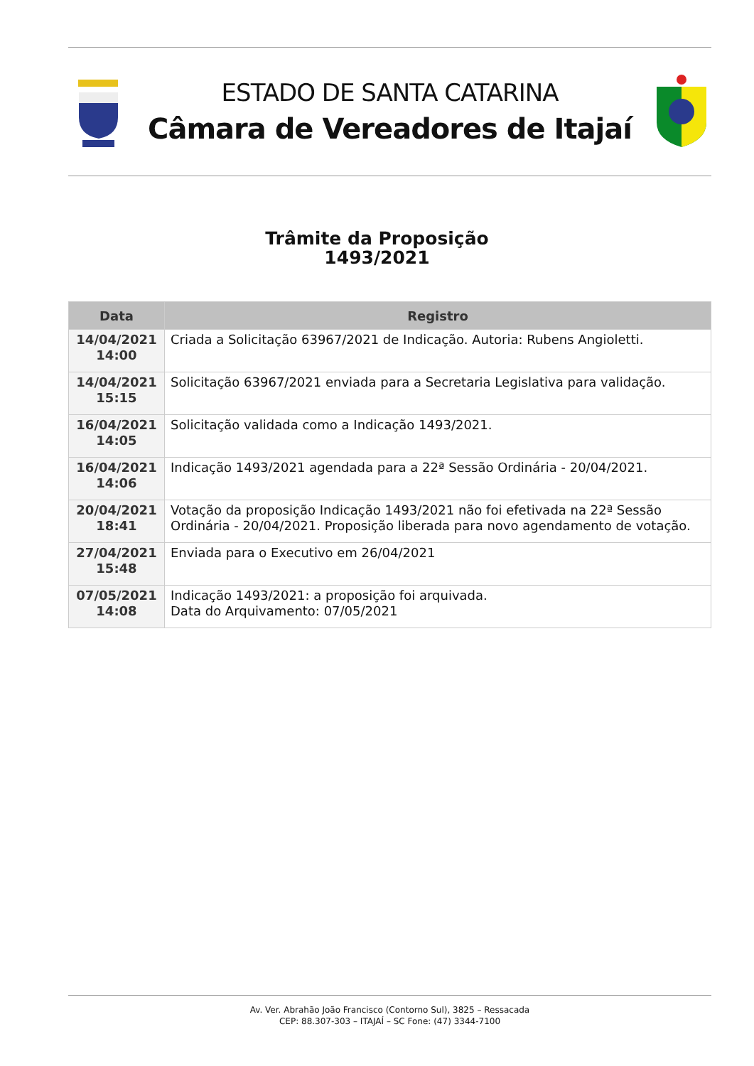ESTADO DE SANTA CATARINA
Câmara de Vereadores de Itajaí
Trâmite da Proposição
1493/2021
| Data | Registro |
| --- | --- |
| 14/04/2021 14:00 | Criada a Solicitação 63967/2021 de Indicação. Autoria: Rubens Angioletti. |
| 14/04/2021 15:15 | Solicitação 63967/2021 enviada para a Secretaria Legislativa para validação. |
| 16/04/2021 14:05 | Solicitação validada como a Indicação 1493/2021. |
| 16/04/2021 14:06 | Indicação 1493/2021 agendada para a 22ª Sessão Ordinária - 20/04/2021. |
| 20/04/2021 18:41 | Votação da proposição Indicação 1493/2021 não foi efetivada na 22ª Sessão Ordinária - 20/04/2021. Proposição liberada para novo agendamento de votação. |
| 27/04/2021 15:48 | Enviada para o Executivo em 26/04/2021 |
| 07/05/2021 14:08 | Indicação 1493/2021: a proposição foi arquivada. Data do Arquivamento: 07/05/2021 |
Av. Ver. Abrahão João Francisco (Contorno Sul), 3825 – Ressacada
CEP: 88.307-303 – ITAJAÍ – SC Fone: (47) 3344-7100